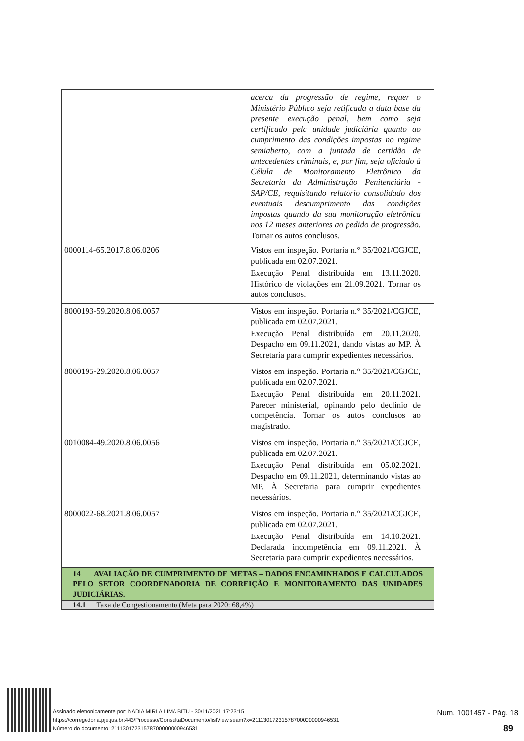| | acerca da progressão de regime, requer o Ministério Público seja retificada a data base da presente execução penal, bem como seja certificado pela unidade judiciária quanto ao cumprimento das condições impostas no regime semiaberto, com a juntada de certidão de antecedentes criminais, e, por fim, seja oficiado à Célula de Monitoramento Eletrônico da Secretaria da Administração Penitenciária - SAP/CE, requisitando relatório consolidado dos eventuais descumprimento das condições impostas quando da sua monitoração eletrônica nos 12 meses anteriores ao pedido de progressão. Tornar os autos conclusos. |
| 0000114-65.2017.8.06.0206 | Vistos em inspeção. Portaria n.° 35/2021/CGJCE, publicada em 02.07.2021. Execução Penal distribuída em 13.11.2020. Histórico de violações em 21.09.2021. Tornar os autos conclusos. |
| 8000193-59.2020.8.06.0057 | Vistos em inspeção. Portaria n.° 35/2021/CGJCE, publicada em 02.07.2021. Execução Penal distribuída em 20.11.2020. Despacho em 09.11.2021, dando vistas ao MP. À Secretaria para cumprir expedientes necessários. |
| 8000195-29.2020.8.06.0057 | Vistos em inspeção. Portaria n.° 35/2021/CGJCE, publicada em 02.07.2021. Execução Penal distribuída em 20.11.2021. Parecer ministerial, opinando pelo declínio de competência. Tornar os autos conclusos ao magistrado. |
| 0010084-49.2020.8.06.0056 | Vistos em inspeção. Portaria n.° 35/2021/CGJCE, publicada em 02.07.2021. Execução Penal distribuída em 05.02.2021. Despacho em 09.11.2021, determinando vistas ao MP. À Secretaria para cumprir expedientes necessários. |
| 8000022-68.2021.8.06.0057 | Vistos em inspeção. Portaria n.° 35/2021/CGJCE, publicada em 02.07.2021. Execução Penal distribuída em 14.10.2021. Declarada incompetência em 09.11.2021. À Secretaria para cumprir expedientes necessários. |
14 AVALIAÇÃO DE CUMPRIMENTO DE METAS – DADOS ENCAMINHADOS E CALCULADOS PELO SETOR COORDENADORIA DE CORREIÇÃO E MONITORAMENTO DAS UNIDADES JUDICIÁRIAS.
14.1 Taxa de Congestionamento (Meta para 2020: 68,4%)
Assinado eletronicamente por: NADIA MIRLA LIMA BITU - 30/11/2021 17:23:15
https://corregedoria.pje.jus.br:443/Processo/ConsultaDocumento/listView.seam?x=21113017231578700000000946531
Número do documento: 21113017231578700000000946531
Num. 1001457 - Pág. 18
89